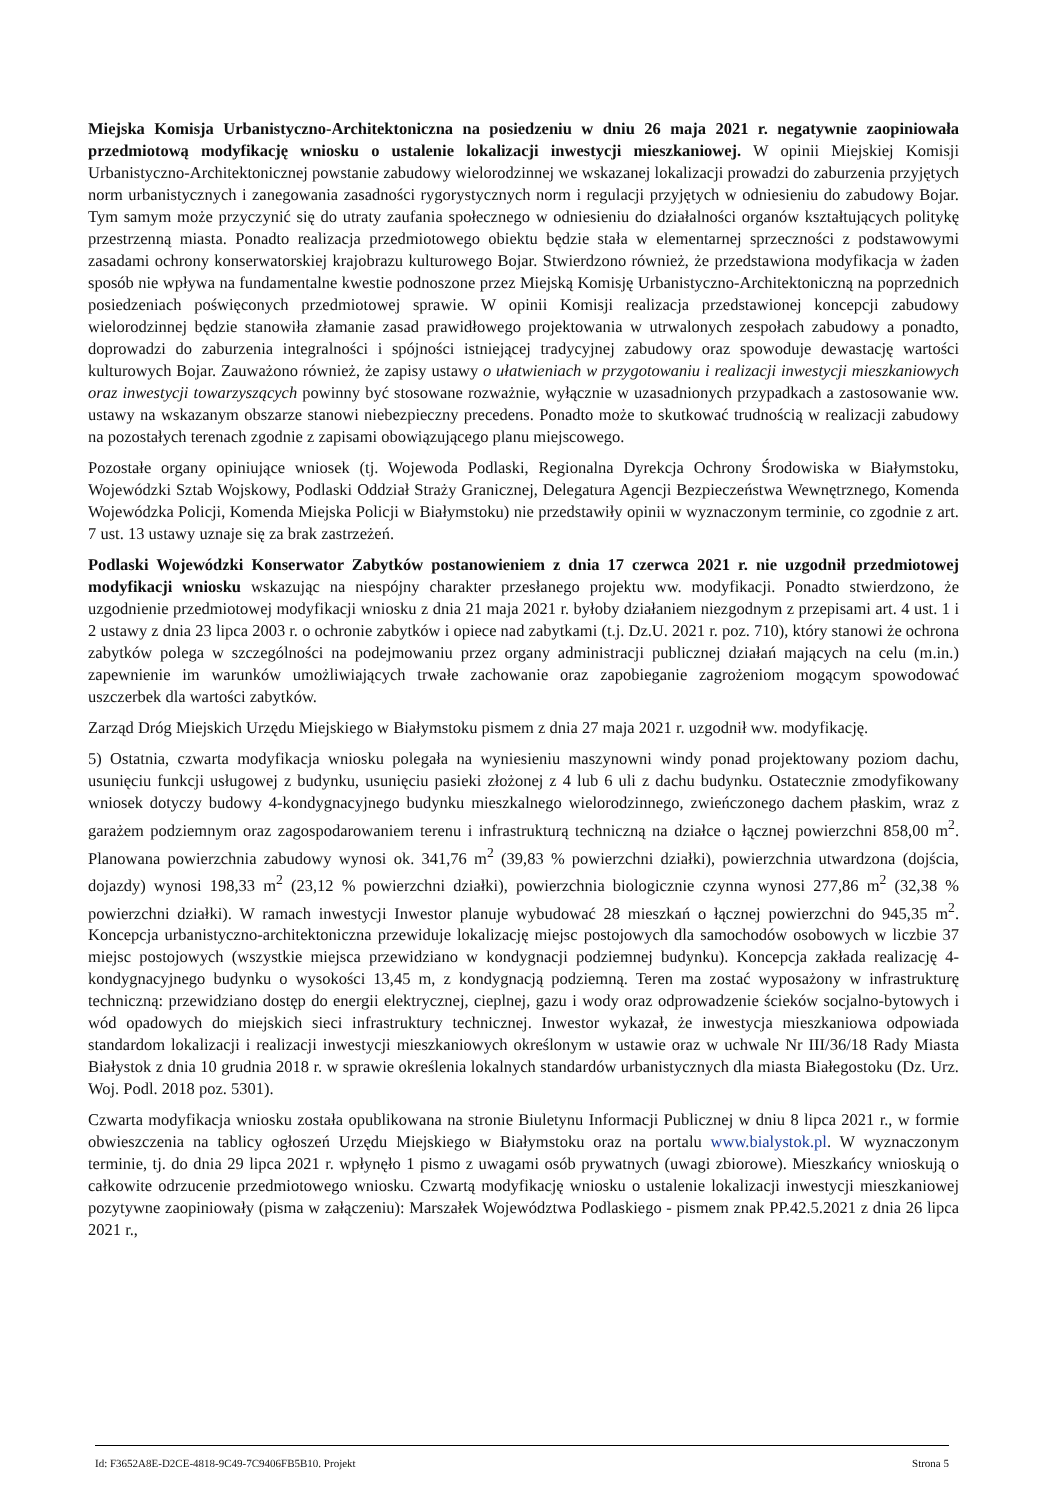Miejska Komisja Urbanistyczno-Architektoniczna na posiedzeniu w dniu 26 maja 2021 r. negatywnie zaopiniowała przedmiotową modyfikację wniosku o ustalenie lokalizacji inwestycji mieszkaniowej. W opinii Miejskiej Komisji Urbanistyczno-Architektonicznej powstanie zabudowy wielorodzinnej we wskazanej lokalizacji prowadzi do zaburzenia przyjętych norm urbanistycznych i zanegowania zasadności rygorystycznych norm i regulacji przyjętych w odniesieniu do zabudowy Bojar. Tym samym może przyczynić się do utraty zaufania społecznego w odniesieniu do działalności organów kształtujących politykę przestrzenną miasta. Ponadto realizacja przedmiotowego obiektu będzie stała w elementarnej sprzeczności z podstawowymi zasadami ochrony konserwatorskiej krajobrazu kulturowego Bojar. Stwierdzono również, że przedstawiona modyfikacja w żaden sposób nie wpływa na fundamentalne kwestie podnoszone przez Miejską Komisję Urbanistyczno-Architektoniczną na poprzednich posiedzeniach poświęconych przedmiotowej sprawie. W opinii Komisji realizacja przedstawionej koncepcji zabudowy wielorodzinnej będzie stanowiła złamanie zasad prawidłowego projektowania w utrwalonych zespołach zabudowy a ponadto, doprowadzi do zaburzenia integralności i spójności istniejącej tradycyjnej zabudowy oraz spowoduje dewastację wartości kulturowych Bojar. Zauważono również, że zapisy ustawy o ułatwieniach w przygotowaniu i realizacji inwestycji mieszkaniowych oraz inwestycji towarzyszących powinny być stosowane rozważnie, wyłącznie w uzasadnionych przypadkach a zastosowanie ww. ustawy na wskazanym obszarze stanowi niebezpieczny precedens. Ponadto może to skutkować trudnością w realizacji zabudowy na pozostałych terenach zgodnie z zapisami obowiązującego planu miejscowego.
Pozostałe organy opiniujące wniosek (tj. Wojewoda Podlaski, Regionalna Dyrekcja Ochrony Środowiska w Białymstoku, Wojewódzki Sztab Wojskowy, Podlaski Oddział Straży Granicznej, Delegatura Agencji Bezpieczeństwa Wewnętrznego, Komenda Wojewódzka Policji, Komenda Miejska Policji w Białymstoku) nie przedstawiły opinii w wyznaczonym terminie, co zgodnie z art. 7 ust. 13 ustawy uznaje się za brak zastrzeżeń.
Podlaski Wojewódzki Konserwator Zabytków postanowieniem z dnia 17 czerwca 2021 r. nie uzgodnił przedmiotowej modyfikacji wniosku wskazując na niespójny charakter przesłanego projektu ww. modyfikacji. Ponadto stwierdzono, że uzgodnienie przedmiotowej modyfikacji wniosku z dnia 21 maja 2021 r. byłoby działaniem niezgodnym z przepisami art. 4 ust. 1 i 2 ustawy z dnia 23 lipca 2003 r. o ochronie zabytków i opiece nad zabytkami (t.j. Dz.U. 2021 r. poz. 710), który stanowi że ochrona zabytków polega w szczególności na podejmowaniu przez organy administracji publicznej działań mających na celu (m.in.) zapewnienie im warunków umożliwiających trwałe zachowanie oraz zapobieganie zagrożeniom mogącym spowodować uszczerbek dla wartości zabytków.
Zarząd Dróg Miejskich Urzędu Miejskiego w Białymstoku pismem z dnia 27 maja 2021 r. uzgodnił ww. modyfikację.
5) Ostatnia, czwarta modyfikacja wniosku polegała na wyniesieniu maszynowni windy ponad projektowany poziom dachu, usunięciu funkcji usługowej z budynku, usunięciu pasieki złożonej z 4 lub 6 uli z dachu budynku. Ostatecznie zmodyfikowany wniosek dotyczy budowy 4-kondygnacyjnego budynku mieszkalnego wielorodzinnego, zwieńczonego dachem płaskim, wraz z garażem podziemnym oraz zagospodarowaniem terenu i infrastrukturą techniczną na działce o łącznej powierzchni 858,00 m<sup>2</sup>. Planowana powierzchnia zabudowy wynosi ok. 341,76 m<sup>2</sup> (39,83 % powierzchni działki), powierzchnia utwardzona (dojścia, dojazdy) wynosi 198,33 m<sup>2</sup> (23,12 % powierzchni działki), powierzchnia biologicznie czynna wynosi 277,86 m<sup>2</sup> (32,38 % powierzchni działki). W ramach inwestycji Inwestor planuje wybudować 28 mieszkań o łącznej powierzchni do 945,35 m<sup>2</sup>. Koncepcja urbanistyczno-architektoniczna przewiduje lokalizację miejsc postojowych dla samochodów osobowych w liczbie 37 miejsc postojowych (wszystkie miejsca przewidziano w kondygnacji podziemnej budynku). Koncepcja zakłada realizację 4-kondygnacyjnego budynku o wysokości 13,45 m, z kondygnacją podziemną. Teren ma zostać wyposażony w infrastrukturę techniczną: przewidziano dostęp do energii elektrycznej, cieplnej, gazu i wody oraz odprowadzenie ścieków socjalno-bytowych i wód opadowych do miejskich sieci infrastruktury technicznej. Inwestor wykazał, że inwestycja mieszkaniowa odpowiada standardom lokalizacji i realizacji inwestycji mieszkaniowych określonym w ustawie oraz w uchwale Nr III/36/18 Rady Miasta Białystok z dnia 10 grudnia 2018 r. w sprawie określenia lokalnych standardów urbanistycznych dla miasta Białegostoku (Dz. Urz. Woj. Podl. 2018 poz. 5301).
Czwarta modyfikacja wniosku została opublikowana na stronie Biuletynu Informacji Publicznej w dniu 8 lipca 2021 r., w formie obwieszczenia na tablicy ogłoszeń Urzędu Miejskiego w Białymstoku oraz na portalu www.bialystok.pl. W wyznaczonym terminie, tj. do dnia 29 lipca 2021 r. wpłynęło 1 pismo z uwagami osób prywatnych (uwagi zbiorowe). Mieszkańcy wnioskują o całkowite odrzucenie przedmiotowego wniosku. Czwartą modyfikację wniosku o ustalenie lokalizacji inwestycji mieszkaniowej pozytywne zaopiniowały (pisma w załączeniu): Marszałek Województwa Podlaskiego - pismem znak PP.42.5.2021 z dnia 26 lipca 2021 r.,
Id: F3652A8E-D2CE-4818-9C49-7C9406FB5B10. Projekt Strona 5